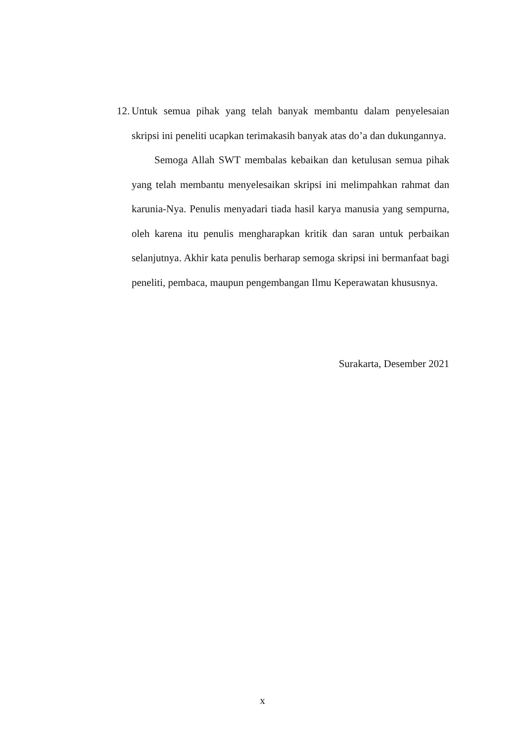12.
Untuk semua pihak yang telah banyak membantu dalam penyelesaian skripsi ini peneliti ucapkan terimakasih banyak atas do’a dan dukungannya.
Semoga Allah SWT membalas kebaikan dan ketulusan semua pihak yang telah membantu menyelesaikan skripsi ini melimpahkan rahmat dan karunia-Nya. Penulis menyadari tiada hasil karya manusia yang sempurna, oleh karena itu penulis mengharapkan kritik dan saran untuk perbaikan selanjutnya. Akhir kata penulis berharap semoga skripsi ini bermanfaat bagi peneliti, pembaca, maupun pengembangan Ilmu Keperawatan khususnya.
Surakarta, Desember 2021
x